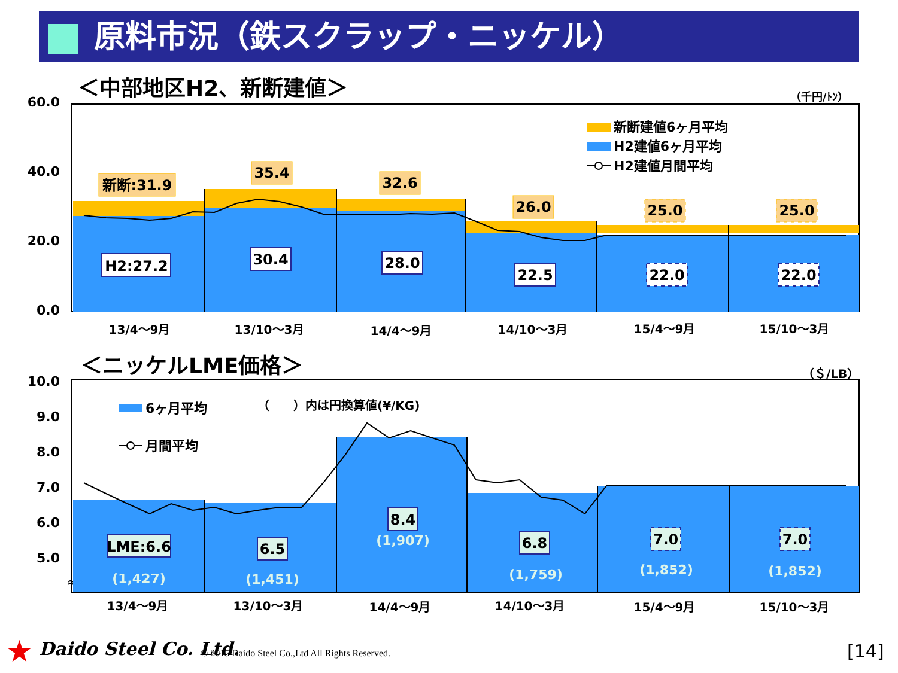原料市況（鉄スクラップ・ニッケル）
＜中部地区H2、新断建値＞
（千円/ﾄﾝ）
60.0
40.0
20.0
0.0
新断:31.9
35.4
32.6
26.0
25.0
25.0
H2:27.2
30.4
28.0
22.5
22.0
22.0
新断建値6ヶ月平均
H2建値6ヶ月平均
H2建値月間平均
13/4～9月
13/10～3月
14/4～9月
14/10～3月
15/4～9月
15/10～3月
＜ニッケルLME価格＞
（＄/LB）
10.0
9.0
8.0
7.0
6.0
5.0
≈
LME:6.6
6.5
8.4
6.8
7.0
7.0
(1,427)
(1,451)
(1,907)
(1,759)
(1,852)
(1,852)
6ヶ月平均
月間平均
（　　）内は円換算値(¥/KG)
13/4～9月
13/10～3月
14/4～9月
14/10～3月
15/4～9月
15/10～3月
★ Daido Steel Co. Ltd. © 2015 Daido Steel Co.,Ltd All Rights Reserved. [14]